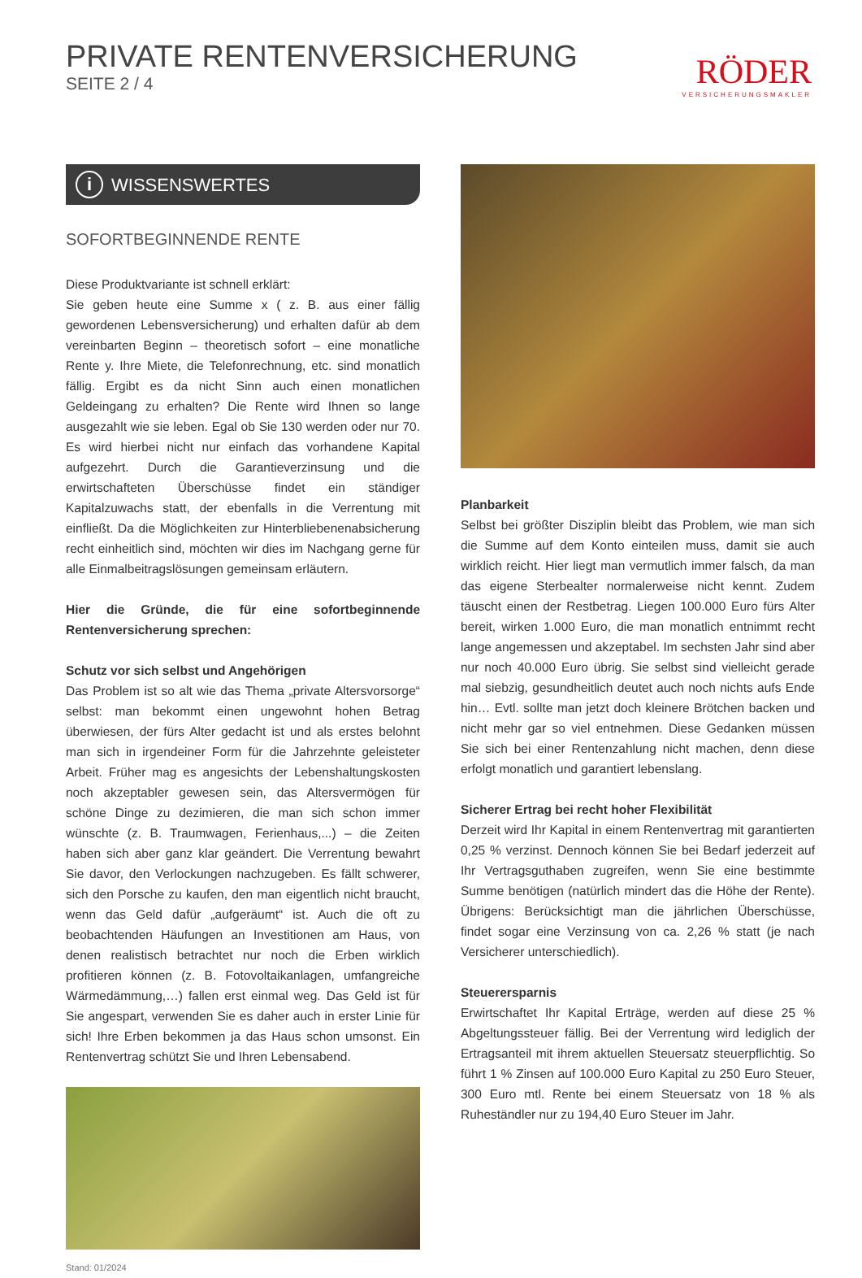PRIVATE RENTENVERSICHERUNG
SEITE 2 / 4
RÖDER
VERSICHERUNGSMAKLER
i WISSENSWERTES
SOFORTBEGINNENDE RENTE
Diese Produktvariante ist schnell erklärt:
Sie geben heute eine Summe x ( z. B. aus einer fällig gewordenen Lebensversicherung) und erhalten dafür ab dem vereinbarten Beginn – theoretisch sofort – eine monatliche Rente y. Ihre Miete, die Telefonrechnung, etc. sind monatlich fällig. Ergibt es da nicht Sinn auch einen monatlichen Geldeingang zu erhalten? Die Rente wird Ihnen so lange ausgezahlt wie sie leben. Egal ob Sie 130 werden oder nur 70. Es wird hierbei nicht nur einfach das vorhandene Kapital aufgezehrt. Durch die Garantieverzinsung und die erwirtschafteten Überschüsse findet ein ständiger Kapitalzuwachs statt, der ebenfalls in die Verrentung mit einfließt. Da die Möglichkeiten zur Hinterbliebenenabsicherung recht einheitlich sind, möchten wir dies im Nachgang gerne für alle Einmalbeitragslösungen gemeinsam erläutern.
Hier die Gründe, die für eine sofortbeginnende Rentenversicherung sprechen:
Schutz vor sich selbst und Angehörigen
Das Problem ist so alt wie das Thema „private Altersvorsorge“ selbst: man bekommt einen ungewohnt hohen Betrag überwiesen, der fürs Alter gedacht ist und als erstes belohnt man sich in irgendeiner Form für die Jahrzehnte geleisteter Arbeit. Früher mag es angesichts der Lebenshaltungskosten noch akzeptabler gewesen sein, das Altersvermögen für schöne Dinge zu dezimieren, die man sich schon immer wünschte (z. B. Traumwagen, Ferienhaus,...) – die Zeiten haben sich aber ganz klar geändert. Die Verrentung bewahrt Sie davor, den Verlockungen nachzugeben. Es fällt schwerer, sich den Porsche zu kaufen, den man eigentlich nicht braucht, wenn das Geld dafür „aufgeräumt“ ist. Auch die oft zu beobachtenden Häufungen an Investitionen am Haus, von denen realistisch betrachtet nur noch die Erben wirklich profitieren können (z. B. Fotovoltaikanlagen, umfangreiche Wärmedämmung,…) fallen erst einmal weg. Das Geld ist für Sie angespart, verwenden Sie es daher auch in erster Linie für sich! Ihre Erben bekommen ja das Haus schon umsonst. Ein Rentenvertrag schützt Sie und Ihren Lebensabend.
Stand: 01/2024
Planbarkeit
Selbst bei größter Disziplin bleibt das Problem, wie man sich die Summe auf dem Konto einteilen muss, damit sie auch wirklich reicht. Hier liegt man vermutlich immer falsch, da man das eigene Sterbealter normalerweise nicht kennt. Zudem täuscht einen der Restbetrag. Liegen 100.000 Euro fürs Alter bereit, wirken 1.000 Euro, die man monatlich entnimmt recht lange angemessen und akzeptabel. Im sechsten Jahr sind aber nur noch 40.000 Euro übrig. Sie selbst sind vielleicht gerade mal siebzig, gesundheitlich deutet auch noch nichts aufs Ende hin… Evtl. sollte man jetzt doch kleinere Brötchen backen und nicht mehr gar so viel entnehmen. Diese Gedanken müssen Sie sich bei einer Rentenzahlung nicht machen, denn diese erfolgt monatlich und garantiert lebenslang.
Sicherer Ertrag bei recht hoher Flexibilität
Derzeit wird Ihr Kapital in einem Rentenvertrag mit garantierten 0,25 % verzinst. Dennoch können Sie bei Bedarf jederzeit auf Ihr Vertragsguthaben zugreifen, wenn Sie eine bestimmte Summe benötigen (natürlich mindert das die Höhe der Rente). Übrigens: Berücksichtigt man die jährlichen Überschüsse, findet sogar eine Verzinsung von ca. 2,26 % statt (je nach Versicherer unterschiedlich).
Steuerersparnis
Erwirtschaftet Ihr Kapital Erträge, werden auf diese 25 % Abgeltungssteuer fällig. Bei der Verrentung wird lediglich der Ertragsanteil mit ihrem aktuellen Steuersatz steuerpflichtig. So führt 1 % Zinsen auf 100.000 Euro Kapital zu 250 Euro Steuer, 300 Euro mtl. Rente bei einem Steuersatz von 18 % als Ruheständler nur zu 194,40 Euro Steuer im Jahr.